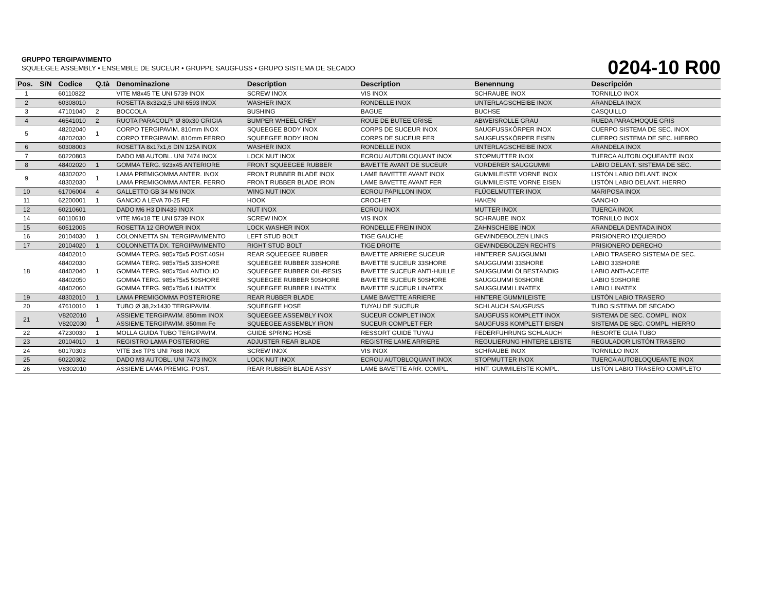GRUPPO TERGIPAVIMENTO
SQUEEGEE ASSEMBLY • ENSEMBLE DE SUCEUR • GRUPPE SAUGFUSS • GRUPO SISTEMA DE SECADO
0204-10 R00
| Pos. | S/N | Codice | Q.tà | Denominazione | Description | Description | Benennung | Descripción |
| --- | --- | --- | --- | --- | --- | --- | --- | --- |
| 1 | | 60110822 | | VITE M8x45 TE UNI 5739 INOX | SCREW INOX | VIS INOX | SCHRAUBE INOX | TORNILLO INOX |
| 2 | | 60308010 | | ROSETTA 8x32x2,5 UNI 6593 INOX | WASHER INOX | RONDELLE INOX | UNTERLAGSCHEIBE INOX | ARANDELA INOX |
| 3 | | 47101040 | 2 | BOCCOLA | BUSHING | BAGUE | BUCHSE | CASQUILLO |
| 4 | | 46541010 | 2 | RUOTA PARACOLPI Ø 80x30 GRIGIA | BUMPER WHEEL GREY | ROUE DE BUTEE GRISE | ABWEISROLLE GRAU | RUEDA PARACHOQUE GRIS |
| 5 | | 48202040 48202030 | 1 | CORPO TERGIPAVIM. 810mm INOX CORPO TERGIPAVIM. 810mm FERRO | SQUEEGEE BODY INOX SQUEEGEE BODY IRON | CORPS DE SUCEUR INOX CORPS DE SUCEUR FER | SAUGFUSSKÖRPER INOX SAUGFUSSKÖRPER EISEN | CUERPO SISTEMA DE SEC. INOX CUERPO SISTEMA DE SEC. HIERRO |
| 6 | | 60308003 | | ROSETTA 8x17x1,6 DIN 125A INOX | WASHER INOX | RONDELLE INOX | UNTERLAGSCHEIBE INOX | ARANDELA INOX |
| 7 | | 60220803 | | DADO M8 AUTOBL. UNI 7474 INOX | LOCK NUT INOX | ECROU AUTOBLOQUANT INOX | STOPMUTTER INOX | TUERCA AUTOBLOQUEANTE INOX |
| 8 | | 48402020 | 1 | GOMMA TERG. 923x45 ANTERIORE | FRONT SQUEEGEE RUBBER | BAVETTE AVANT DE SUCEUR | VORDERER SAUGGUMMI | LABIO DELANT. SISTEMA DE SEC. |
| 9 | | 48302020 48302030 | 1 | LAMA PREMIGOMMA ANTER. INOX LAMA PREMIGOMMA ANTER. FERRO | FRONT RUBBER BLADE INOX FRONT RUBBER BLADE IRON | LAME BAVETTE AVANT INOX LAME BAVETTE AVANT FER | GUMMILEISTE VORNE INOX GUMMILEISTE VORNE EISEN | LISTÓN LABIO DELANT. INOX LISTÓN LABIO DELANT. HIERRO |
| 10 | | 61706004 | 4 | GALLETTO GB 34 M6 INOX | WING NUT INOX | ECROU PAPILLON INOX | FLÜGELMUTTER INOX | MARIPOSA INOX |
| 11 | | 62200001 | 1 | GANCIO A LEVA 70-25 FE | HOOK | CROCHET | HAKEN | GANCHO |
| 12 | | 60210601 | | DADO M6 H3 DIN439 INOX | NUT INOX | ECROU INOX | MUTTER INOX | TUERCA INOX |
| 14 | | 60110610 | | VITE M6x18 TE UNI 5739 INOX | SCREW INOX | VIS INOX | SCHRAUBE INOX | TORNILLO INOX |
| 15 | | 60512005 | | ROSETTA 12 GROWER INOX | LOCK WASHER INOX | RONDELLE FREIN INOX | ZAHNSCHEIBE INOX | ARANDELA DENTADA INOX |
| 16 | | 20104030 | 1 | COLONNETTA SN. TERGIPAVIMENTO | LEFT STUD BOLT | TIGE GAUCHE | GEWINDEBOLZEN LINKS | PRISIONERO IZQUIERDO |
| 17 | | 20104020 | 1 | COLONNETTA DX. TERGIPAVIMENTO | RIGHT STUD BOLT | TIGE DROITE | GEWINDEBOLZEN RECHTS | PRISIONERO DERECHO |
| 18 | | 48402010 48402030 48402040 48402050 48402060 | 1 | GOMMA TERG. 985x75x5 POST.40SH GOMMA TERG. 985x75x5 33SHORE GOMMA TERG. 985x75x4 ANTIOLIO GOMMA TERG. 985x75x5 50SHORE GOMMA TERG. 985x75x6 LINATEX | REAR SQUEEGEE RUBBER SQUEEGEE RUBBER 33SHORE SQUEEGEE RUBBER OIL-RESIS SQUEEGEE RUBBER 50SHORE SQUEEGEE RUBBER LINATEX | BAVETTE ARRIERE SUCEUR BAVETTE SUCEUR 33SHORE BAVETTE SUCEUR ANTI-HUILLE BAVETTE SUCEUR 50SHORE BAVETTE SUCEUR LINATEX | HINTERER SAUGGUMMI SAUGGUMMI 33SHORE SAUGGUMMI ÖLBESTÄNDIG SAUGGUMMI 50SHORE SAUGGUMMI LINATEX | LABIO TRASERO SISTEMA DE SEC. LABIO 33SHORE LABIO ANTI-ACEITE LABIO 50SHORE LABIO LINATEX |
| 19 | | 48302010 | 1 | LAMA PREMIGOMMA POSTERIORE | REAR RUBBER BLADE | LAME BAVETTE ARRIERE | HINTERE GUMMILEISTE | LISTÓN LABIO TRASERO |
| 20 | | 47610010 | 1 | TUBO Ø 38,2x1430 TERGIPAVIM. | SQUEEGEE HOSE | TUYAU DE SUCEUR | SCHLAUCH SAUGFUSS | TUBO SISTEMA DE SECADO |
| 21 | | V8202010 V8202030 | 1 | ASSIEME TERGIPAVIM. 850mm INOX ASSIEME TERGIPAVIM. 850mm Fe | SQUEEGEE ASSEMBLY INOX SQUEEGEE ASSEMBLY IRON | SUCEUR COMPLET INOX SUCEUR COMPLET FER | SAUGFUSS KOMPLETT INOX SAUGFUSS KOMPLETT EISEN | SISTEMA DE SEC. COMPL. INOX SISTEMA DE SEC. COMPL. HIERRO |
| 22 | | 47230030 | 1 | MOLLA GUIDA TUBO TERGIPAVIM. | GUIDE SPRING HOSE | RESSORT GUIDE TUYAU | FEDERFÜHRUNG SCHLAUCH | RESORTE GUIA TUBO |
| 23 | | 20104010 | 1 | REGISTRO LAMA POSTERIORE | ADJUSTER REAR BLADE | REGISTRE LAME ARRIERE | REGULIERUNG HINTERE LEISTE | REGULADOR LISTÓN TRASERO |
| 24 | | 60170303 | | VITE 3x8 TPS UNI 7688 INOX | SCREW INOX | VIS INOX | SCHRAUBE INOX | TORNILLO INOX |
| 25 | | 60220302 | | DADO M3 AUTOBL. UNI 7473 INOX | LOCK NUT INOX | ECROU AUTOBLOQUANT INOX | STOPMUTTER INOX | TUERCA AUTOBLOQUEANTE INOX |
| 26 | | V8302010 | | ASSIEME LAMA PREMIG. POST. | REAR RUBBER BLADE ASSY | LAME BAVETTE ARR. COMPL. | HINT. GUMMILEISTE KOMPL. | LISTÓN LABIO TRASERO COMPLETO |